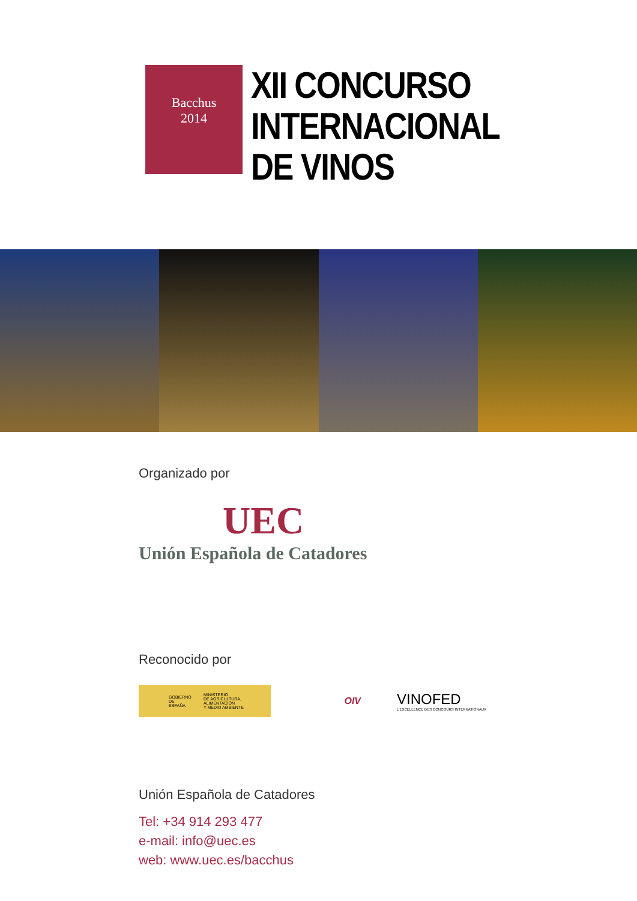Bacchus
2014
XII CONCURSO
INTERNACIONAL
DE VINOS
Organizado por
UEC
Unión Española de Catadores
Reconocido por
GOBIERNO
DE ESPAÑA MINISTERIO
DE AGRICULTURA, ALIMENTACIÓN
Y MEDIO AMBIENTE
OIV
VINOFED
L'EXCELLENCE DES CONCOURS INTERNATIONAUX
Unión Española de Catadores
Tel: +34 914 293 477
e-mail: info@uec.es
web: www.uec.es/bacchus